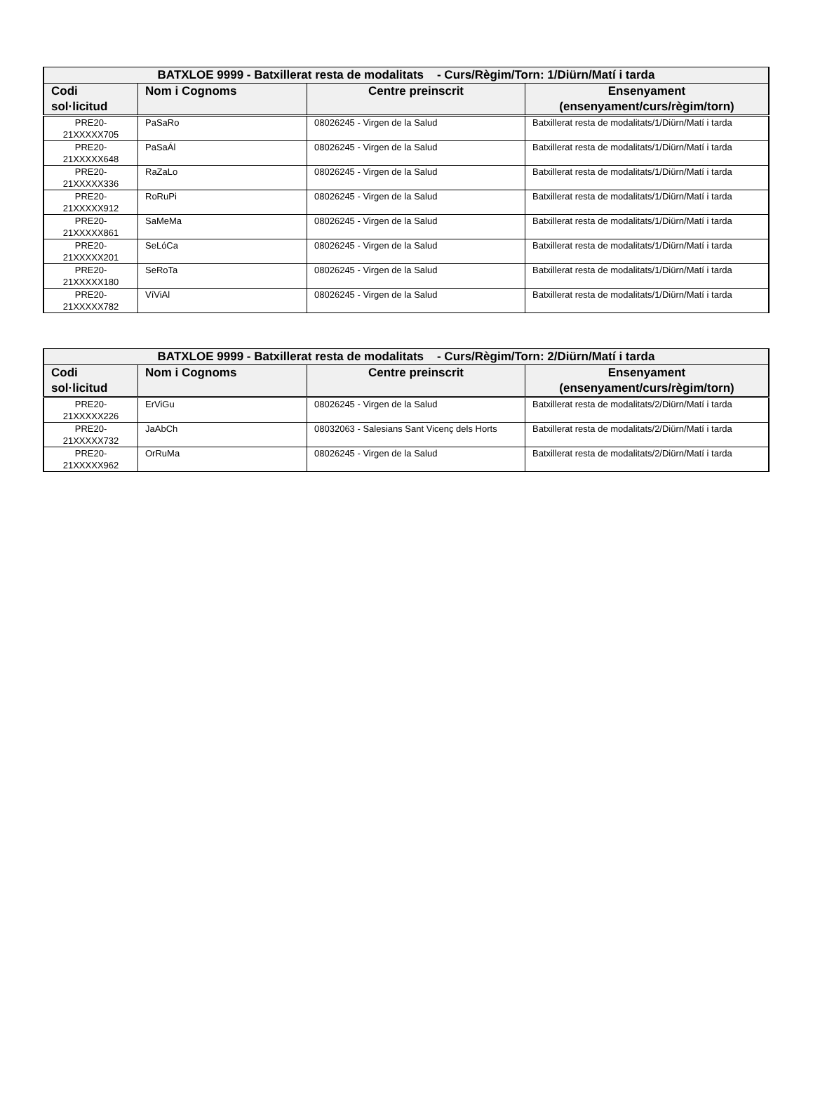| BATXLOE 9999 - Batxillerat resta de modalitats - Curs/Règim/Torn: 1/Diürn/Matí i tarda | | | |
| --- | --- | --- | --- |
| Codi sol·licitud | Nom i Cognoms | Centre preinscrit | Ensenyament (ensenyament/curs/règim/torn) |
| PRE20-21XXXXX705 | PaSaRo | 08026245 - Virgen de la Salud | Batxillerat resta de modalitats/1/Diürn/Matí i tarda |
| PRE20-21XXXXX648 | PaSaÁl | 08026245 - Virgen de la Salud | Batxillerat resta de modalitats/1/Diürn/Matí i tarda |
| PRE20-21XXXXX336 | RaZaLo | 08026245 - Virgen de la Salud | Batxillerat resta de modalitats/1/Diürn/Matí i tarda |
| PRE20-21XXXXX912 | RoRuPi | 08026245 - Virgen de la Salud | Batxillerat resta de modalitats/1/Diürn/Matí i tarda |
| PRE20-21XXXXX861 | SaMeMa | 08026245 - Virgen de la Salud | Batxillerat resta de modalitats/1/Diürn/Matí i tarda |
| PRE20-21XXXXX201 | SeLóCa | 08026245 - Virgen de la Salud | Batxillerat resta de modalitats/1/Diürn/Matí i tarda |
| PRE20-21XXXXX180 | SeRoTa | 08026245 - Virgen de la Salud | Batxillerat resta de modalitats/1/Diürn/Matí i tarda |
| PRE20-21XXXXX782 | VíViAl | 08026245 - Virgen de la Salud | Batxillerat resta de modalitats/1/Diürn/Matí i tarda |
| BATXLOE 9999 - Batxillerat resta de modalitats - Curs/Règim/Torn: 2/Diürn/Matí i tarda | | | |
| --- | --- | --- | --- |
| Codi sol·licitud | Nom i Cognoms | Centre preinscrit | Ensenyament (ensenyament/curs/règim/torn) |
| PRE20-21XXXXX226 | ErViGu | 08026245 - Virgen de la Salud | Batxillerat resta de modalitats/2/Diürn/Matí i tarda |
| PRE20-21XXXXX732 | JaAbCh | 08032063 - Salesians Sant Vicenç dels Horts | Batxillerat resta de modalitats/2/Diürn/Matí i tarda |
| PRE20-21XXXXX962 | OrRuMa | 08026245 - Virgen de la Salud | Batxillerat resta de modalitats/2/Diürn/Matí i tarda |